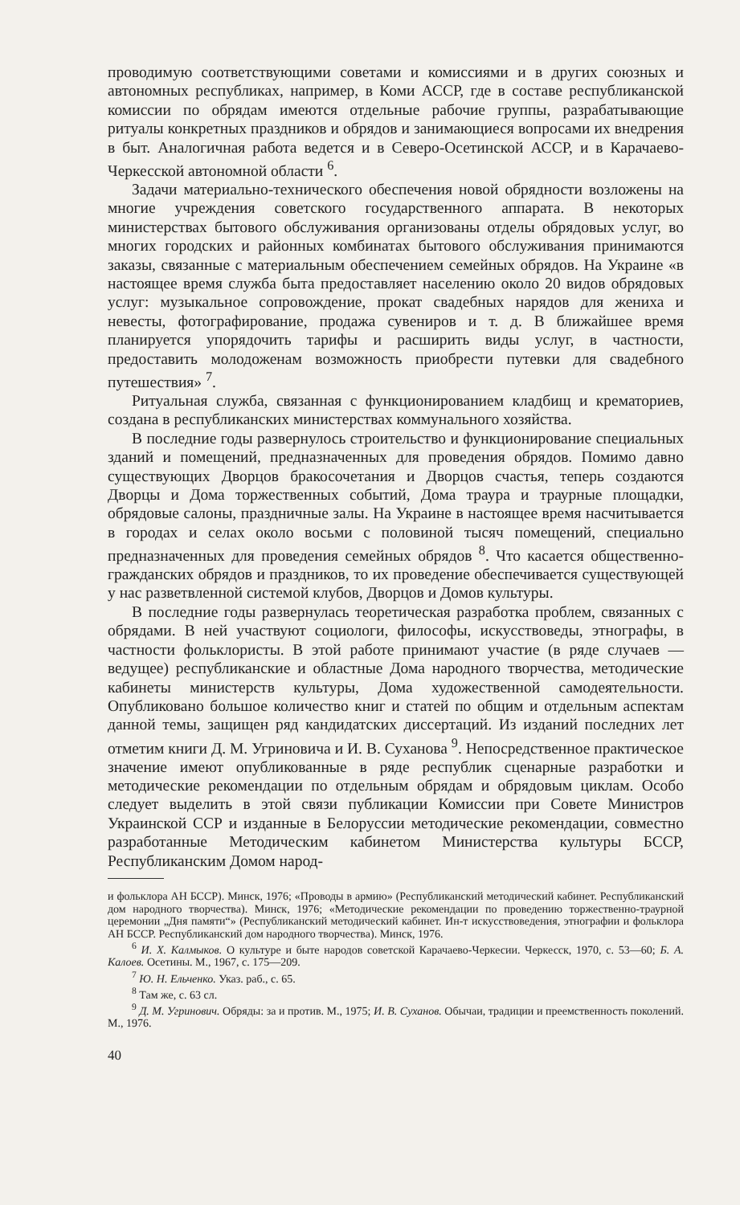проводимую соответствующими советами и комиссиями и в других союзных и автономных республиках, например, в Коми АССР, где в составе республиканской комиссии по обрядам имеются отдельные рабочие группы, разрабатывающие ритуалы конкретных праздников и обрядов и занимающиеся вопросами их внедрения в быт. Аналогичная работа ведется и в Северо-Осетинской АССР, и в Карачаево-Черкесской автономной области <sup>6</sup>.
Задачи материально-технического обеспечения новой обрядности возложены на многие учреждения советского государственного аппарата. В некоторых министерствах бытового обслуживания организованы отделы обрядовых услуг, во многих городских и районных комбинатах бытового обслуживания принимаются заказы, связанные с материальным обеспечением семейных обрядов. На Украине «в настоящее время служба быта предоставляет населению около 20 видов обрядовых услуг: музыкальное сопровождение, прокат свадебных нарядов для жениха и невесты, фотографирование, продажа сувениров и т. д. В ближайшее время планируется упорядочить тарифы и расширить виды услуг, в частности, предоставить молодоженам возможность приобрести путевки для свадебного путешествия» <sup>7</sup>.
Ритуальная служба, связанная с функционированием кладбищ и крематориев, создана в республиканских министерствах коммунального хозяйства.
В последние годы развернулось строительство и функционирование специальных зданий и помещений, предназначенных для проведения обрядов. Помимо давно существующих Дворцов бракосочетания и Дворцов счастья, теперь создаются Дворцы и Дома торжественных событий, Дома траура и траурные площадки, обрядовые салоны, праздничные залы. На Украине в настоящее время насчитывается в городах и селах около восьми с половиной тысяч помещений, специально предназначенных для проведения семейных обрядов <sup>8</sup>. Что касается общественно-гражданских обрядов и праздников, то их проведение обеспечивается существующей у нас разветвленной системой клубов, Дворцов и Домов культуры.
В последние годы развернулась теоретическая разработка проблем, связанных с обрядами. В ней участвуют социологи, философы, искусствоведы, этнографы, в частности фольклористы. В этой работе принимают участие (в ряде случаев — ведущее) республиканские и областные Дома народного творчества, методические кабинеты министерств культуры, Дома художественной самодеятельности. Опубликовано большое количество книг и статей по общим и отдельным аспектам данной темы, защищен ряд кандидатских диссертаций. Из изданий последних лет отметим книги Д. М. Угриновича и И. В. Суханова <sup>9</sup>. Непосредственное практическое значение имеют опубликованные в ряде республик сценарные разработки и методические рекомендации по отдельным обрядам и обрядовым циклам. Особо следует выделить в этой связи публикации Комиссии при Совете Министров Украинской ССР и изданные в Белоруссии методические рекомендации, совместно разработанные Методическим кабинетом Министерства культуры БССР, Республиканским Домом народ-
и фольклора АН БССР). Минск, 1976; «Проводы в армию» (Республиканский методический кабинет. Республиканский дом народного творчества). Минск, 1976; «Методические рекомендации по проведению торжественно-траурной церемонии „Дня памяти“» (Республиканский методический кабинет. Ин-т искусствоведения, этнографии и фольклора АН БССР. Республиканский дом народного творчества). Минск, 1976.
<sup>6</sup> И. Х. Калмыков. О культуре и быте народов советской Карачаево-Черкесии. Черкесск, 1970, с. 53—60; Б. А. Калоев. Осетины. М., 1967, с. 175—209.
<sup>7</sup> Ю. Н. Ельченко. Указ. раб., с. 65.
<sup>8</sup> Там же, с. 63 сл.
<sup>9</sup> Д. М. Угринович. Обряды: за и против. М., 1975; И. В. Суханов. Обычаи, традиции и преемственность поколений. М., 1976.
40